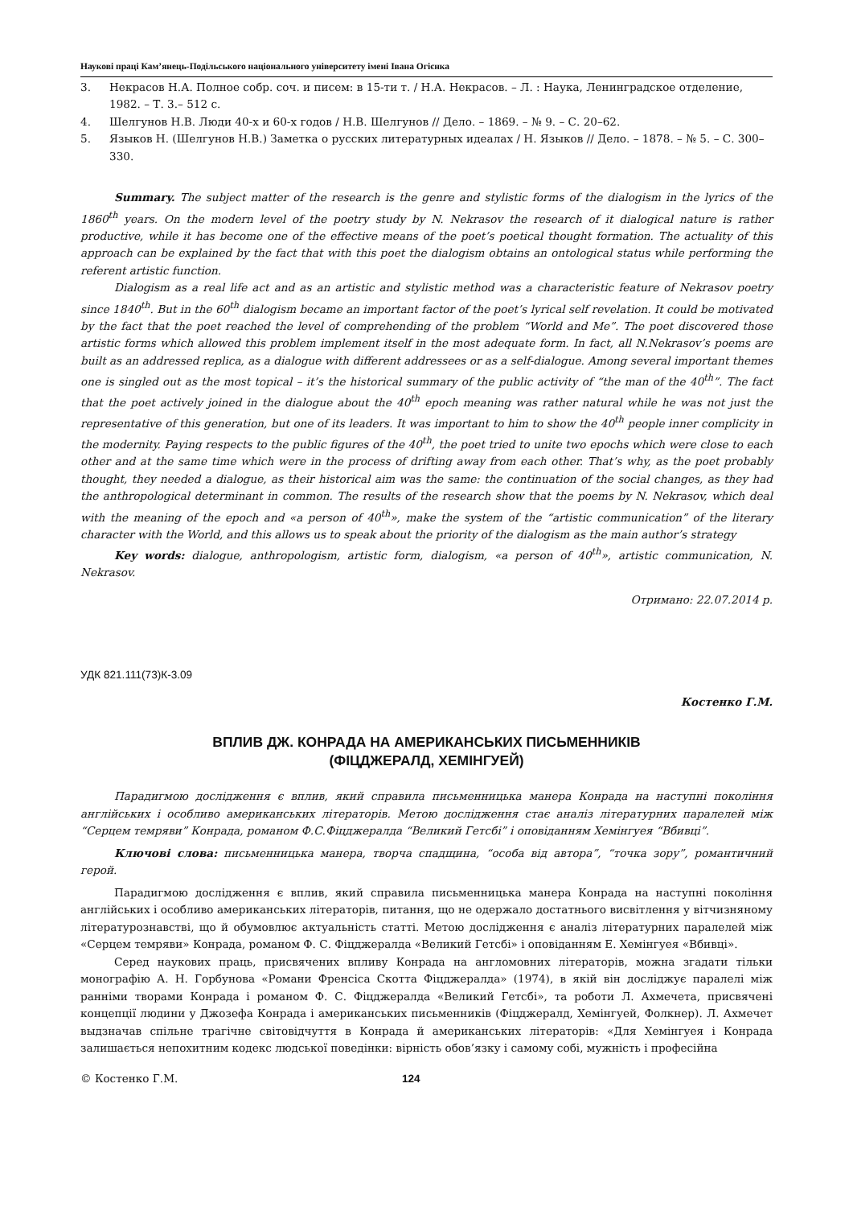Наукові праці Кам’янець-Подільського національного університету імені Івана Огієнка
3. Некрасов Н.А. Полное собр. соч. и писем: в 15-ти т. / Н.А. Некрасов. – Л. : Наука, Ленинградское отделение, 1982. – Т. 3.– 512 с.
4. Шелгунов Н.В. Люди 40-х и 60-х годов / Н.В. Шелгунов // Дело. – 1869. – № 9. – С. 20–62.
5. Языков Н. (Шелгунов Н.В.) Заметка о русских литературных идеалах / Н. Языков // Дело. – 1878. – № 5. – С. 300–330.
Summary. The subject matter of the research is the genre and stylistic forms of the dialogism in the lyrics of the 1860<sup>th</sup> years. On the modern level of the poetry study by N. Nekrasov the research of it dialogical nature is rather productive, while it has become one of the effective means of the poet’s poetical thought formation. The actuality of this approach can be explained by the fact that with this poet the dialogism obtains an ontological status while performing the referent artistic function.
Dialogism as a real life act and as an artistic and stylistic method was a characteristic feature of Nekrasov poetry since 1840<sup>th</sup>. But in the 60<sup>th</sup> dialogism became an important factor of the poet’s lyrical self revelation. It could be motivated by the fact that the poet reached the level of comprehending of the problem “World and Me”. The poet discovered those artistic forms which allowed this problem implement itself in the most adequate form. In fact, all N.Nekrasov’s poems are built as an addressed replica, as a dialogue with different addressees or as a self-dialogue. Among several important themes one is singled out as the most topical – it’s the historical summary of the public activity of “the man of the 40<sup>th</sup>”. The fact that the poet actively joined in the dialogue about the 40<sup>th</sup> epoch meaning was rather natural while he was not just the representative of this generation, but one of its leaders. It was important to him to show the 40<sup>th</sup> people inner complicity in the modernity. Paying respects to the public figures of the 40<sup>th</sup>, the poet tried to unite two epochs which were close to each other and at the same time which were in the process of drifting away from each other. That’s why, as the poet probably thought, they needed a dialogue, as their historical aim was the same: the continuation of the social changes, as they had the anthropological determinant in common. The results of the research show that the poems by N. Nekrasov, which deal with the meaning of the epoch and «a person of 40<sup>th</sup>», make the system of the “artistic communication” of the literary character with the World, and this allows us to speak about the priority of the dialogism as the main author’s strategy
Key words: dialogue, anthropologism, artistic form, dialogism, «a person of 40<sup>th</sup>», artistic communication, N. Nekrasov.
Отримано: 22.07.2014 р.
УДК 821.111(73)К-3.09
Костенко Г.М.
ВПЛИВ ДЖ. КОНРАДА НА АМЕРИКАНСЬКИХ ПИСЬМЕННИКІВ
(ФІЦДЖЕРАЛД, ХЕМІНГУЕЙ)
Парадигмою дослідження є вплив, який справила письменницька манера Конрада на наступні покоління англійських і особливо американських літераторів. Метою дослідження стає аналіз літературних паралелей між “Серцем темряви” Конрада, романом Ф.С.Фіцджералда “Великий Гетсбі” і оповіданням Хемінгуея “Вбивці”.
Ключові слова: письменницька манера, творча спадщина, “особа від автора”, “точка зору”, романтичний герой.
Парадигмою дослідження є вплив, який справила письменницька манера Конрада на наступні покоління англійських і особливо американських літераторів, питання, що не одержало достатнього висвітлення у вітчизняному літературознавстві, що й обумовлює актуальність статті. Метою дослідження є аналіз літературних паралелей між «Серцем темряви» Конрада, романом Ф. С. Фіцджералда «Великий Гетсбі» і оповіданням Е. Хемінгуея «Вбивці».
Серед наукових праць, присвячених впливу Конрада на англомовних літераторів, можна згадати тільки монографію А. Н. Горбунова «Романи Френсіса Скотта Фіцджералда» (1974), в якій він досліджує паралелі між ранніми творами Конрада і романом Ф. С. Фіцджералда «Великий Гетсбі», та роботи Л. Ахмечета, присвячені концепції людини у Джозефа Конрада і американських письменників (Фіцджералд, Хемінгуей, Фолкнер). Л. Ахмечет выдзначав спільне трагічне світовідчуття в Конрада й американських літераторів: «Для Хемінгуея і Конрада залишається непохитним кодекс людської поведінки: вірність обов’язку і самому собі, мужність і професійна
© Костенко Г.М. 124